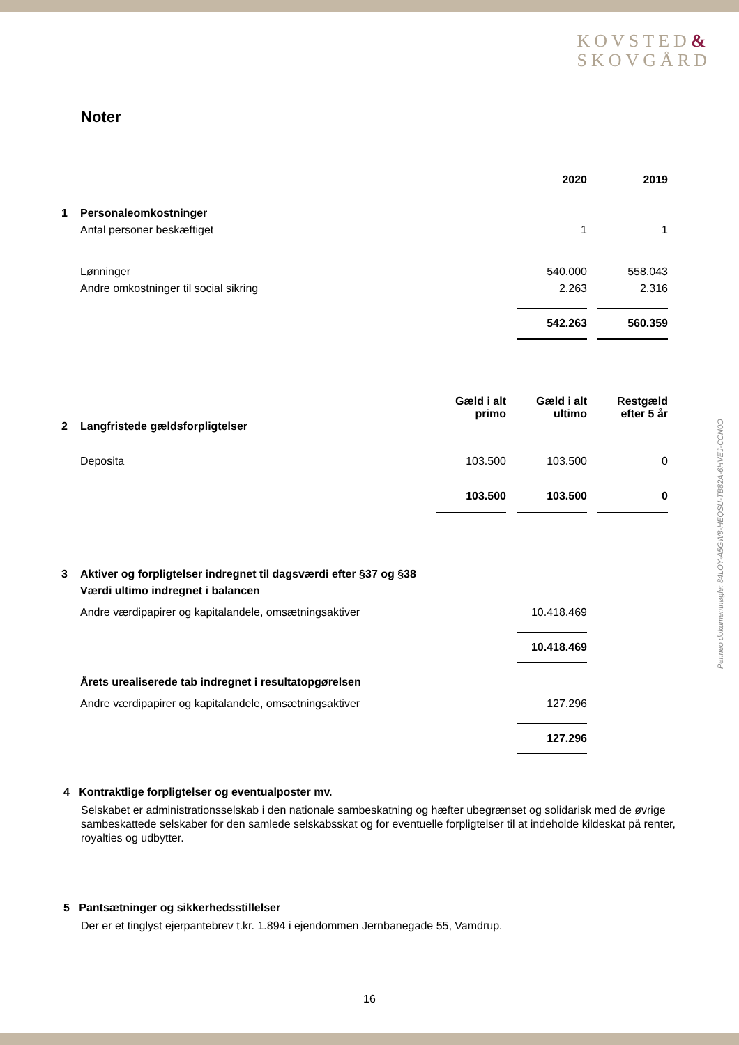KOVSTED&
SKOVGÅRD
Penneo dokumentnøgle: 84LOY-A5GW8-HEQSU-TB82A-6HVEJ-CCN0O
Noter
| | | | 2020 | 2019 |
| 1 | Personaleomkostninger | | | |
| | Antal personer beskæftiget | | 1 | 1 |
| | Lønninger | | 540.000 | 558.043 |
| | Andre omkostninger til social sikring | | 2.263 | 2.316 |
| | | | 542.263 | 560.359 |
| 2 | Langfristede gældsforpligtelser | Gæld i alt primo | Gæld i alt ultimo | Restgæld efter 5 år |
| | Deposita | 103.500 | 103.500 | 0 |
| | | 103.500 | 103.500 | 0 |
| 3 | Aktiver og forpligtelser indregnet til dagsværdi efter §37 og §38 | | | |
| | Værdi ultimo indregnet i balancen | | | |
| | Andre værdipapirer og kapitalandele, omsætningsaktiver | | 10.418.469 | |
| | | | 10.418.469 | |
| | Årets urealiserede tab indregnet i resultatopgørelsen | | | |
| | Andre værdipapirer og kapitalandele, omsætningsaktiver | | 127.296 | |
| | | | 127.296 | |
4 Kontraktlige forpligtelser og eventualposter mv.
Selskabet er administrationsselskab i den nationale sambeskatning og hæfter ubegrænset og solidarisk med de øvrige sambeskattede selskaber for den samlede selskabsskat og for eventuelle forpligtelser til at indeholde kildeskat på renter, royalties og udbytter.
5 Pantsætninger og sikkerhedsstillelser
Der er et tinglyst ejerpantebrev t.kr. 1.894 i ejendommen Jernbanegade 55, Vamdrup.
16